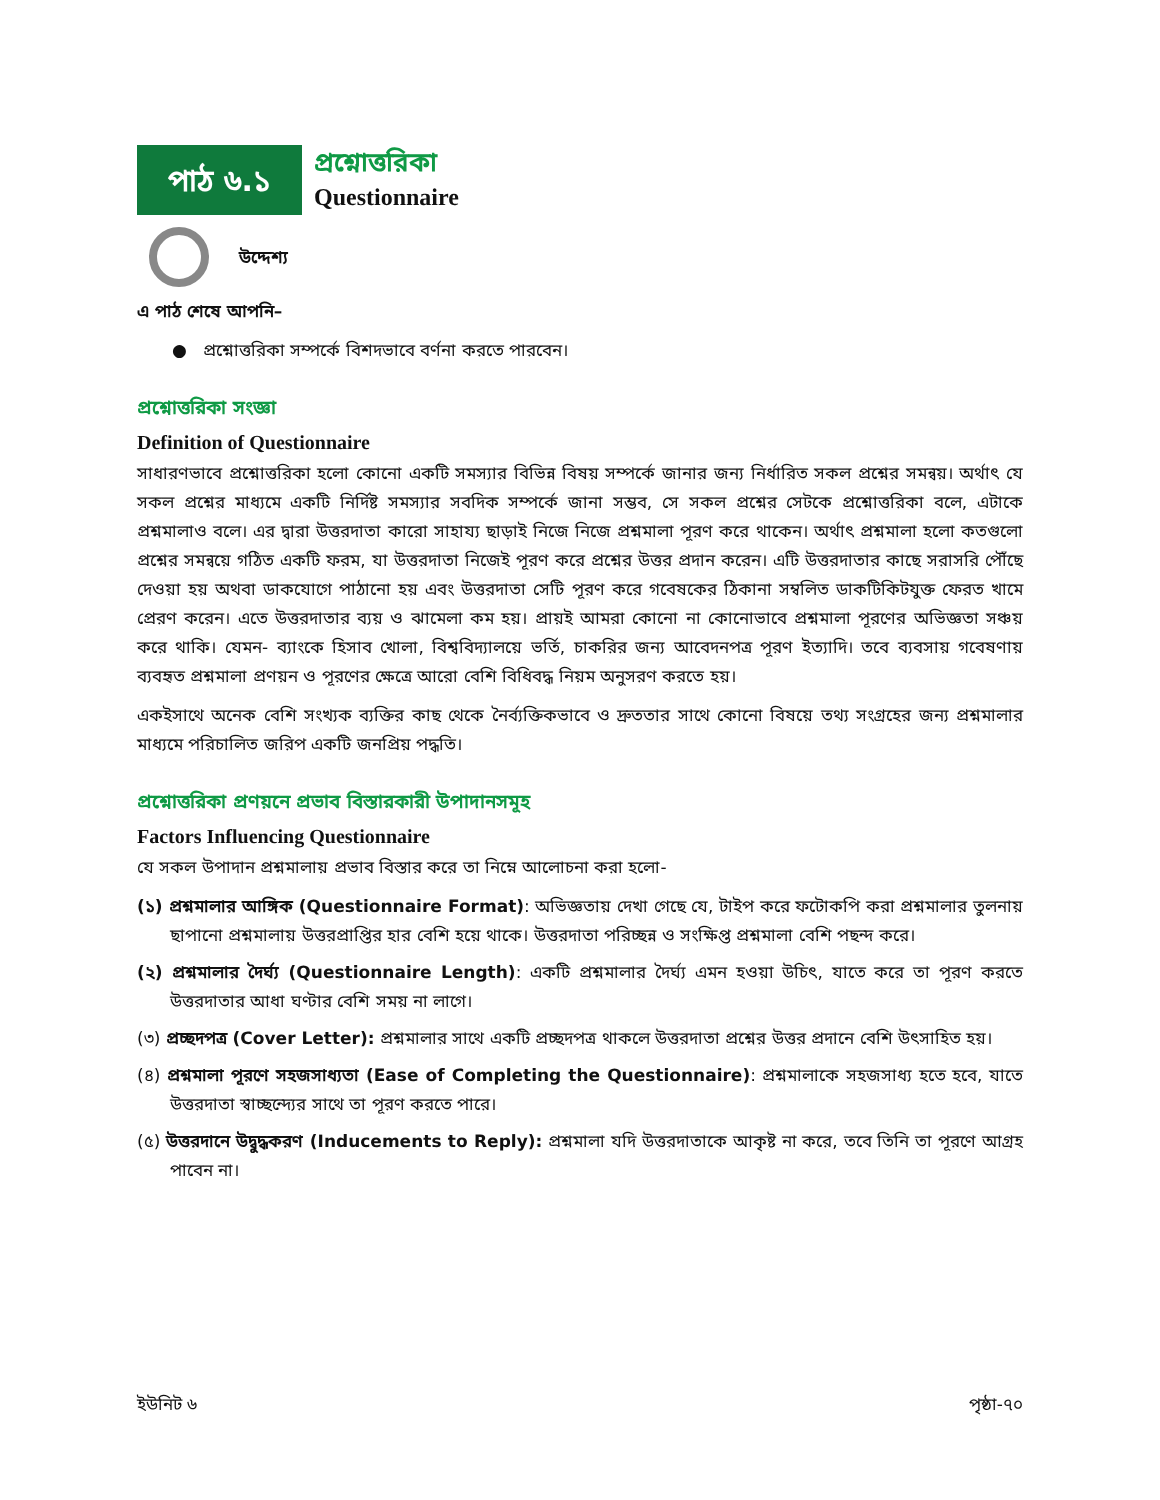পাঠ ৬.১
প্রশ্নোত্তরিকা
Questionnaire
উদ্দেশ্য
এ পাঠ শেষে আপনি–
● প্রশ্নোত্তরিকা সম্পর্কে বিশদভাবে বর্ণনা করতে পারবেন।
প্রশ্নোত্তরিকা সংজ্ঞা
Definition of Questionnaire
সাধারণভাবে প্রশ্নোত্তরিকা হলো কোনো একটি সমস্যার বিভিন্ন বিষয় সম্পর্কে জানার জন্য নির্ধারিত সকল প্রশ্নের সমন্বয়। অর্থাৎ যে সকল প্রশ্নের মাধ্যমে একটি নির্দিষ্ট সমস্যার সবদিক সম্পর্কে জানা সম্ভব, সে সকল প্রশ্নের সেটকে প্রশ্নোত্তরিকা বলে, এটাকে প্রশ্নমালাও বলে। এর দ্বারা উত্তরদাতা কারো সাহায্য ছাড়াই নিজে নিজে প্রশ্নমালা পূরণ করে থাকেন। অর্থাৎ প্রশ্নমালা হলো কতগুলো প্রশ্নের সমন্বয়ে গঠিত একটি ফরম, যা উত্তরদাতা নিজেই পূরণ করে প্রশ্নের উত্তর প্রদান করেন। এটি উত্তরদাতার কাছে সরাসরি পৌঁছে দেওয়া হয় অথবা ডাকযোগে পাঠানো হয় এবং উত্তরদাতা সেটি পূরণ করে গবেষকের ঠিকানা সম্বলিত ডাকটিকিটযুক্ত ফেরত খামে প্রেরণ করেন। এতে উত্তরদাতার ব্যয় ও ঝামেলা কম হয়। প্রায়ই আমরা কোনো না কোনোভাবে প্রশ্নমালা পূরণের অভিজ্ঞতা সঞ্চয় করে থাকি। যেমন- ব্যাংকে হিসাব খোলা, বিশ্ববিদ্যালয়ে ভর্তি, চাকরির জন্য আবেদনপত্র পূরণ ইত্যাদি। তবে ব্যবসায় গবেষণায় ব্যবহৃত প্রশ্নমালা প্রণয়ন ও পূরণের ক্ষেত্রে আরো বেশি বিধিবদ্ধ নিয়ম অনুসরণ করতে হয়।
একইসাথে অনেক বেশি সংখ্যক ব্যক্তির কাছ থেকে নৈর্ব্যক্তিকভাবে ও দ্রুততার সাথে কোনো বিষয়ে তথ্য সংগ্রহের জন্য প্রশ্নমালার মাধ্যমে পরিচালিত জরিপ একটি জনপ্রিয় পদ্ধতি।
প্রশ্নোত্তরিকা প্রণয়নে প্রভাব বিস্তারকারী উপাদানসমূহ
Factors Influencing Questionnaire
যে সকল উপাদান প্রশ্নমালায় প্রভাব বিস্তার করে তা নিম্নে আলোচনা করা হলো-
(১) প্রশ্নমালার আঙ্গিক (Questionnaire Format): অভিজ্ঞতায় দেখা গেছে যে, টাইপ করে ফটোকপি করা প্রশ্নমালার তুলনায় ছাপানো প্রশ্নমালায় উত্তরপ্রাপ্তির হার বেশি হয়ে থাকে। উত্তরদাতা পরিচ্ছন্ন ও সংক্ষিপ্ত প্রশ্নমালা বেশি পছন্দ করে।
(২) প্রশ্নমালার দৈর্ঘ্য (Questionnaire Length): একটি প্রশ্নমালার দৈর্ঘ্য এমন হওয়া উচিৎ, যাতে করে তা পূরণ করতে উত্তরদাতার আধা ঘণ্টার বেশি সময় না লাগে।
(৩) প্রচ্ছদপত্র (Cover Letter): প্রশ্নমালার সাথে একটি প্রচ্ছদপত্র থাকলে উত্তরদাতা প্রশ্নের উত্তর প্রদানে বেশি উৎসাহিত হয়।
(৪) প্রশ্নমালা পূরণে সহজসাধ্যতা (Ease of Completing the Questionnaire): প্রশ্নমালাকে সহজসাধ্য হতে হবে, যাতে উত্তরদাতা স্বাচ্ছন্দ্যের সাথে তা পূরণ করতে পারে।
(৫) উত্তরদানে উদ্বুদ্ধকরণ (Inducements to Reply): প্রশ্নমালা যদি উত্তরদাতাকে আকৃষ্ট না করে, তবে তিনি তা পূরণে আগ্রহ পাবেন না।
ইউনিট ৬ পৃষ্ঠা-৭০